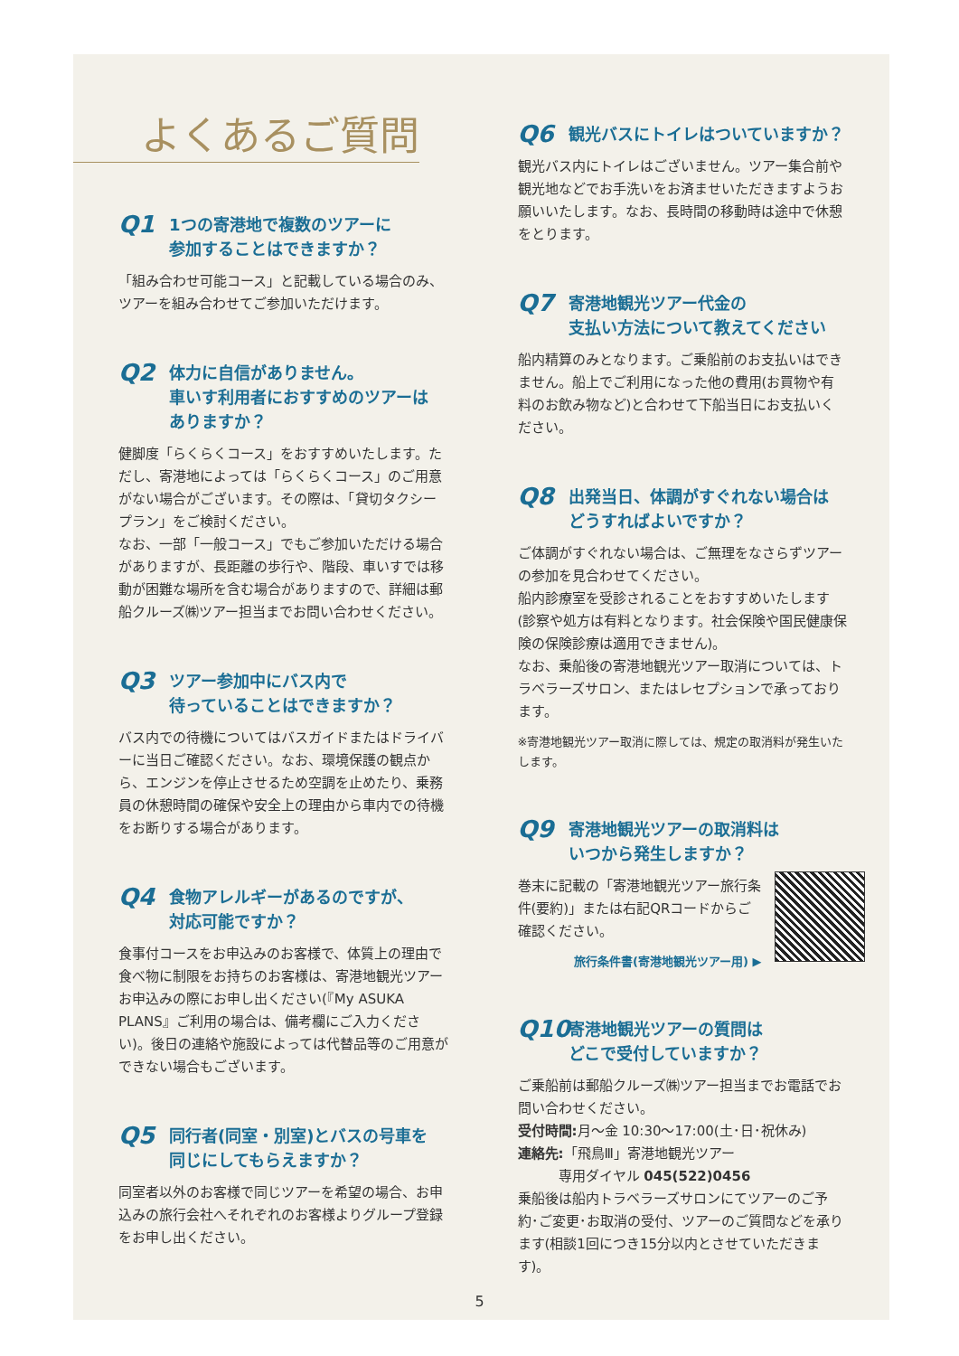よくあるご質問
Q1 1つの寄港地で複数のツアーに
参加することはできますか？
「組み合わせ可能コース」と記載している場合のみ、ツアーを組み合わせてご参加いただけます。
Q2 体力に自信がありません。
車いす利用者におすすめのツアーは
ありますか？
健脚度「らくらくコース」をおすすめいたします。ただし、寄港地によっては「らくらくコース」のご用意がない場合がございます。その際は、「貸切タクシープラン」をご検討ください。
なお、一部「一般コース」でもご参加いただける場合がありますが、長距離の歩行や、階段、車いすでは移動が困難な場所を含む場合がありますので、詳細は郵船クルーズ㈱ツアー担当までお問い合わせください。
Q3 ツアー参加中にバス内で
待っていることはできますか？
バス内での待機についてはバスガイドまたはドライバーに当日ご確認ください。なお、環境保護の観点から、エンジンを停止させるため空調を止めたり、乗務員の休憩時間の確保や安全上の理由から車内での待機をお断りする場合があります。
Q4 食物アレルギーがあるのですが、
対応可能ですか？
食事付コースをお申込みのお客様で、体質上の理由で食べ物に制限をお持ちのお客様は、寄港地観光ツアーお申込みの際にお申し出ください(『My ASUKA PLANS』ご利用の場合は、備考欄にご入力ください)。後日の連絡や施設によっては代替品等のご用意ができない場合もございます。
Q5 同行者(同室・別室)とバスの号車を
同じにしてもらえますか？
同室者以外のお客様で同じツアーを希望の場合、お申込みの旅行会社へそれぞれのお客様よりグループ登録をお申し出ください。
Q6 観光バスにトイレはついていますか？
観光バス内にトイレはございません。ツアー集合前や観光地などでお手洗いをお済ませいただきますようお願いいたします。なお、長時間の移動時は途中で休憩をとります。
Q7 寄港地観光ツアー代金の
支払い方法について教えてください
船内精算のみとなります。ご乗船前のお支払いはできません。船上でご利用になった他の費用(お買物や有料のお飲み物など)と合わせて下船当日にお支払いください。
Q8 出発当日、体調がすぐれない場合は
どうすればよいですか？
ご体調がすぐれない場合は、ご無理をなさらずツアーの参加を見合わせてください。
船内診療室を受診されることをおすすめいたします(診察や処方は有料となります。社会保険や国民健康保険の保険診療は適用できません)。
なお、乗船後の寄港地観光ツアー取消については、トラベラーズサロン、またはレセプションで承っております。
※寄港地観光ツアー取消に際しては、規定の取消料が発生いたします。
Q9 寄港地観光ツアーの取消料は
いつから発生しますか？
巻末に記載の「寄港地観光ツアー旅行条件(要約)」または右記QRコードからご確認ください。
旅行条件書(寄港地観光ツアー用) ▶
Q10 寄港地観光ツアーの質問は
どこで受付していますか？
ご乗船前は郵船クルーズ㈱ツアー担当までお電話でお問い合わせください。
受付時間: 月～金 10:30～17:00(土･日･祝休み)
連絡先:「飛鳥Ⅲ」寄港地観光ツアー
　　　専用ダイヤル 045(522)0456
乗船後は船内トラベラーズサロンにてツアーのご予約･ご変更･お取消の受付、ツアーのご質問などを承ります(相談1回につき15分以内とさせていただきます)。
5